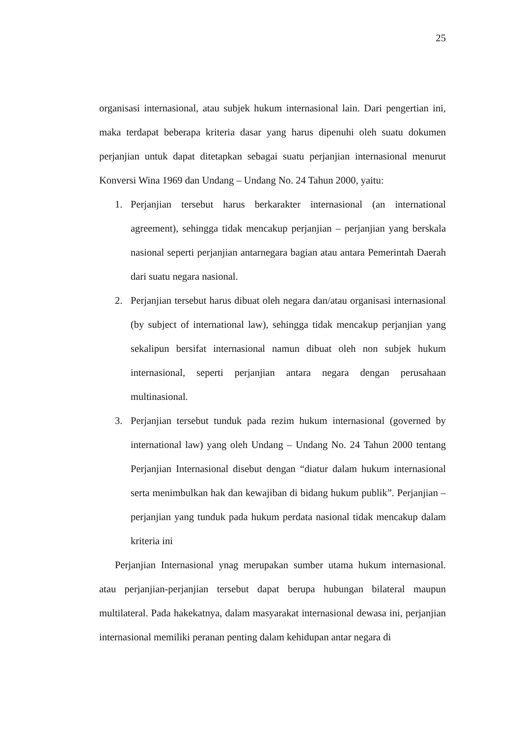25
organisasi internasional, atau subjek hukum internasional lain. Dari pengertian ini, maka terdapat beberapa kriteria dasar yang harus dipenuhi oleh suatu dokumen perjanjian untuk dapat ditetapkan sebagai suatu perjanjian internasional menurut Konversi Wina 1969 dan Undang – Undang No. 24 Tahun 2000, yaitu:
1. Perjanjian tersebut harus berkarakter internasional (an international agreement), sehingga tidak mencakup perjanjian – perjanjian yang berskala nasional seperti perjanjian antarnegara bagian atau antara Pemerintah Daerah dari suatu negara nasional.
2. Perjanjian tersebut harus dibuat oleh negara dan/atau organisasi internasional (by subject of international law), sehingga tidak mencakup perjanjian yang sekalipun bersifat internasional namun dibuat oleh non subjek hukum internasional, seperti perjanjian antara negara dengan perusahaan multinasional.
3. Perjanjian tersebut tunduk pada rezim hukum internasional (governed by international law) yang oleh Undang – Undang No. 24 Tahun 2000 tentang Perjanjian Internasional disebut dengan “diatur dalam hukum internasional serta menimbulkan hak dan kewajiban di bidang hukum publik”. Perjanjian – perjanjian yang tunduk pada hukum perdata nasional tidak mencakup dalam kriteria ini
Perjanjian Internasional ynag merupakan sumber utama hukum internasional. atau perjanjian-perjanjian tersebut dapat berupa hubungan bilateral maupun multilateral. Pada hakekatnya, dalam masyarakat internasional dewasa ini, perjanjian internasional memiliki peranan penting dalam kehidupan antar negara di